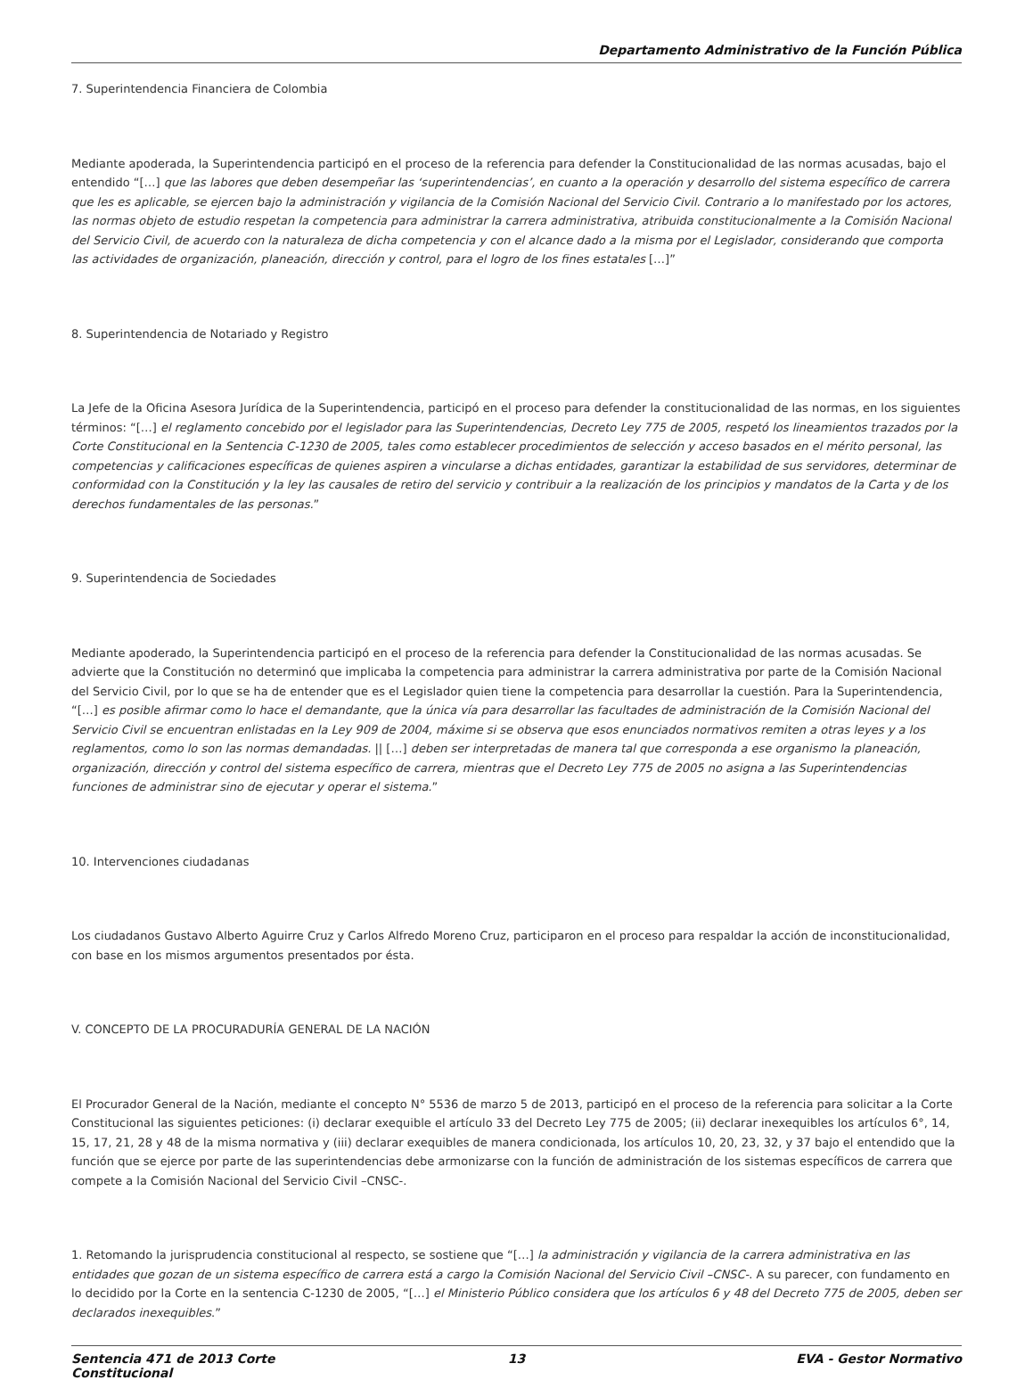Departamento Administrativo de la Función Pública
7. Superintendencia Financiera de Colombia
Mediante apoderada, la Superintendencia participó en el proceso de la referencia para defender la Constitucionalidad de las normas acusadas, bajo el entendido “[…] que las labores que deben desempeñar las ‘superintendencias’, en cuanto a la operación y desarrollo del sistema específico de carrera que les es aplicable, se ejercen bajo la administración y vigilancia de la Comisión Nacional del Servicio Civil. Contrario a lo manifestado por los actores, las normas objeto de estudio respetan la competencia para administrar la carrera administrativa, atribuida constitucionalmente a la Comisión Nacional del Servicio Civil, de acuerdo con la naturaleza de dicha competencia y con el alcance dado a la misma por el Legislador, considerando que comporta las actividades de organización, planeación, dirección y control, para el logro de los fines estatales […]”
8. Superintendencia de Notariado y Registro
La Jefe de la Oficina Asesora Jurídica de la Superintendencia, participó en el proceso para defender la constitucionalidad de las normas, en los siguientes términos: “[…] el reglamento concebido por el legislador para las Superintendencias, Decreto Ley 775 de 2005, respetó los lineamientos trazados por la Corte Constitucional en la Sentencia C-1230 de 2005, tales como establecer procedimientos de selección y acceso basados en el mérito personal, las competencias y calificaciones específicas de quienes aspiren a vincularse a dichas entidades, garantizar la estabilidad de sus servidores, determinar de conformidad con la Constitución y la ley las causales de retiro del servicio y contribuir a la realización de los principios y mandatos de la Carta y de los derechos fundamentales de las personas.”
9. Superintendencia de Sociedades
Mediante apoderado, la Superintendencia participó en el proceso de la referencia para defender la Constitucionalidad de las normas acusadas. Se advierte que la Constitución no determinó que implicaba la competencia para administrar la carrera administrativa por parte de la Comisión Nacional del Servicio Civil, por lo que se ha de entender que es el Legislador quien tiene la competencia para desarrollar la cuestión. Para la Superintendencia, “[…] es posible afirmar como lo hace el demandante, que la única vía para desarrollar las facultades de administración de la Comisión Nacional del Servicio Civil se encuentran enlistadas en la Ley 909 de 2004, máxime si se observa que esos enunciados normativos remiten a otras leyes y a los reglamentos, como lo son las normas demandadas. || […] deben ser interpretadas de manera tal que corresponda a ese organismo la planeación, organización, dirección y control del sistema específico de carrera, mientras que el Decreto Ley 775 de 2005 no asigna a las Superintendencias funciones de administrar sino de ejecutar y operar el sistema.”
10. Intervenciones ciudadanas
Los ciudadanos Gustavo Alberto Aguirre Cruz y Carlos Alfredo Moreno Cruz, participaron en el proceso para respaldar la acción de inconstitucionalidad, con base en los mismos argumentos presentados por ésta.
V. CONCEPTO DE LA PROCURADURÍA GENERAL DE LA NACIÓN
El Procurador General de la Nación, mediante el concepto N° 5536 de marzo 5 de 2013, participó en el proceso de la referencia para solicitar a la Corte Constitucional las siguientes peticiones: (i) declarar exequible el artículo 33 del Decreto Ley 775 de 2005; (ii) declarar inexequibles los artículos 6°, 14, 15, 17, 21, 28 y 48 de la misma normativa y (iii) declarar exequibles de manera condicionada, los artículos 10, 20, 23, 32, y 37 bajo el entendido que la función que se ejerce por parte de las superintendencias debe armonizarse con la función de administración de los sistemas específicos de carrera que compete a la Comisión Nacional del Servicio Civil –CNSC-.
1. Retomando la jurisprudencia constitucional al respecto, se sostiene que “[…] la administración y vigilancia de la carrera administrativa en las entidades que gozan de un sistema específico de carrera está a cargo la Comisión Nacional del Servicio Civil –CNSC-. A su parecer, con fundamento en lo decidido por la Corte en la sentencia C-1230 de 2005, “[…] el Ministerio Público considera que los artículos 6 y 48 del Decreto 775 de 2005, deben ser declarados inexequibles.”
Sentencia 471 de 2013 Corte Constitucional
13 EVA - Gestor Normativo